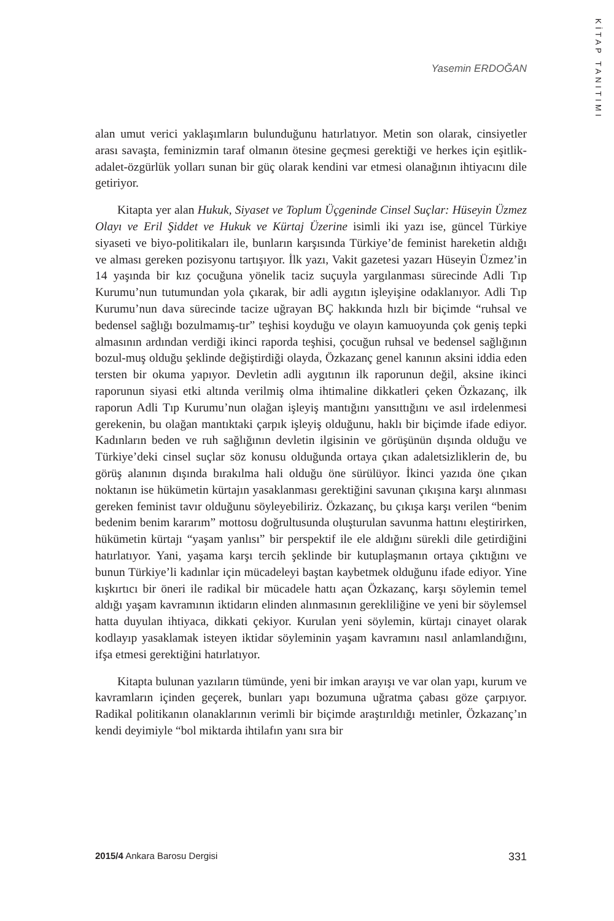KİTAP TANITIMI
Yasemin ERDOĞAN
alan umut verici yaklaşımların bulunduğunu hatırlatıyor. Metin son olarak, cinsiyetler arası savaşta, feminizmin taraf olmanın ötesine geçmesi gerektiği ve herkes için eşitlik-adalet-özgürlük yolları sunan bir güç olarak kendini var etmesi olanağının ihtiyacını dile getiriyor.
Kitapta yer alan Hukuk, Siyaset ve Toplum Üçgeninde Cinsel Suçlar: Hüseyin Üzmez Olayı ve Eril Şiddet ve Hukuk ve Kürtaj Üzerine isimli iki yazı ise, güncel Türkiye siyaseti ve biyo-politikaları ile, bunların karşısında Türkiye’de feminist hareketin aldığı ve alması gereken pozisyonu tartışıyor. İlk yazı, Vakit gazetesi yazarı Hüseyin Üzmez’in 14 yaşında bir kız çocuğuna yönelik taciz suçuyla yargılanması sürecinde Adli Tıp Kurumu’nun tutumundan yola çıkarak, bir adli aygıtın işleyişine odaklanıyor. Adli Tıp Kurumu’nun dava sürecinde tacize uğrayan BÇ hakkında hızlı bir biçimde “ruhsal ve bedensel sağlığı bozulmamış-tır” teşhisi koyduğu ve olayın kamuoyunda çok geniş tepki almasının ardından verdiği ikinci raporda teşhisi, çocuğun ruhsal ve bedensel sağlığının bozul-muş olduğu şeklinde değiştirdiği olayda, Özkazanç genel kanının aksini iddia eden tersten bir okuma yapıyor. Devletin adli aygıtının ilk raporunun değil, aksine ikinci raporunun siyasi etki altında verilmiş olma ihtimaline dikkatleri çeken Özkazanç, ilk raporun Adli Tıp Kurumu’nun olağan işleyiş mantığını yansıttığını ve asıl irdelenmesi gerekenin, bu olağan mantıktaki çarpık işleyiş olduğunu, haklı bir biçimde ifade ediyor. Kadınların beden ve ruh sağlığının devletin ilgisinin ve görüşünün dışında olduğu ve Türkiye’deki cinsel suçlar söz konusu olduğunda ortaya çıkan adaletsizliklerin de, bu görüş alanının dışında bırakılma hali olduğu öne sürülüyor. İkinci yazıda öne çıkan noktanın ise hükümetin kürtajın yasaklanması gerektiğini savunan çıkışına karşı alınması gereken feminist tavır olduğunu söyleyebiliriz. Özkazanç, bu çıkışa karşı verilen “benim bedenim benim kararım” mottosu doğrultusunda oluşturulan savunma hattını eleştirirken, hükümetin kürtajı “yaşam yanlısı” bir perspektif ile ele aldığını sürekli dile getirdiğini hatırlatıyor. Yani, yaşama karşı tercih şeklinde bir kutuplaşmanın ortaya çıktığını ve bunun Türkiye’li kadınlar için mücadeleyi baştan kaybetmek olduğunu ifade ediyor. Yine kışkırtıcı bir öneri ile radikal bir mücadele hattı açan Özkazanç, karşı söylemin temel aldığı yaşam kavramının iktidarın elinden alınmasının gerekliliğine ve yeni bir söylemsel hatta duyulan ihtiyaca, dikkati çekiyor. Kurulan yeni söylemin, kürtajı cinayet olarak kodlayıp yasaklamak isteyen iktidar söyleminin yaşam kavramını nasıl anlamlandığını, ifşa etmesi gerektiğini hatırlatıyor.
Kitapta bulunan yazıların tümünde, yeni bir imkan arayışı ve var olan yapı, kurum ve kavramların içinden geçerek, bunları yapı bozumuna uğratma çabası göze çarpıyor. Radikal politikanın olanaklarının verimli bir biçimde araştırıldığı metinler, Özkazanç’ın kendi deyimiyle “bol miktarda ihtilafın yanı sıra bir
2015/4 Ankara Barosu Dergisi 331